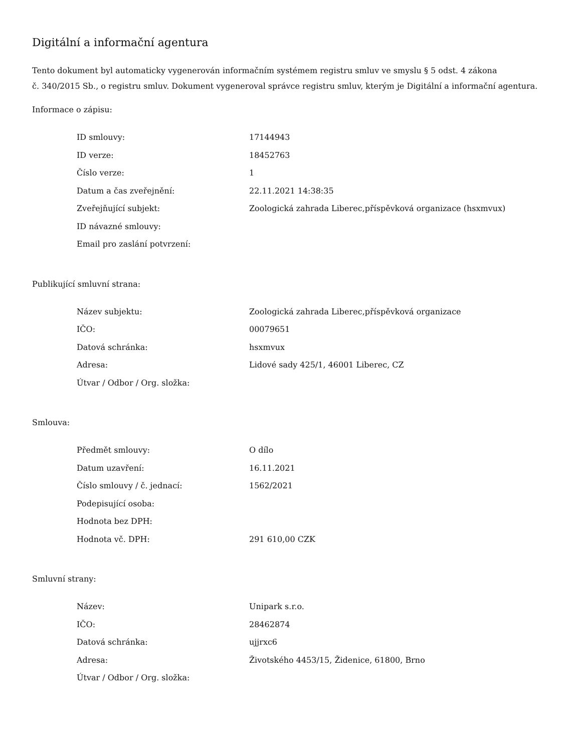Digitální a informační agentura
Tento dokument byl automaticky vygenerován informačním systémem registru smluv ve smyslu § 5 odst. 4 zákona
č. 340/2015 Sb., o registru smluv. Dokument vygeneroval správce registru smluv, kterým je Digitální a informační agentura.
Informace o zápisu:
| ID smlouvy: | 17144943 |
| ID verze: | 18452763 |
| Číslo verze: | 1 |
| Datum a čas zveřejnění: | 22.11.2021 14:38:35 |
| Zveřejňující subjekt: | Zoologická zahrada Liberec,příspěvková organizace (hsxmvux) |
| ID návazné smlouvy: | |
| Email pro zaslání potvrzení: | |
Publikující smluvní strana:
| Název subjektu: | Zoologická zahrada Liberec,příspěvková organizace |
| IČO: | 00079651 |
| Datová schránka: | hsxmvux |
| Adresa: | Lidové sady 425/1, 46001 Liberec, CZ |
| Útvar / Odbor / Org. složka: | |
Smlouva:
| Předmět smlouvy: | O dílo |
| Datum uzavření: | 16.11.2021 |
| Číslo smlouvy / č. jednací: | 1562/2021 |
| Podepisující osoba: | |
| Hodnota bez DPH: | |
| Hodnota vč. DPH: | 291 610,00 CZK |
Smluvní strany:
| Název: | Unipark s.r.o. |
| IČO: | 28462874 |
| Datová schránka: | ujjrxc6 |
| Adresa: | Životského 4453/15, Židenice, 61800, Brno |
| Útvar / Odbor / Org. složka: | |